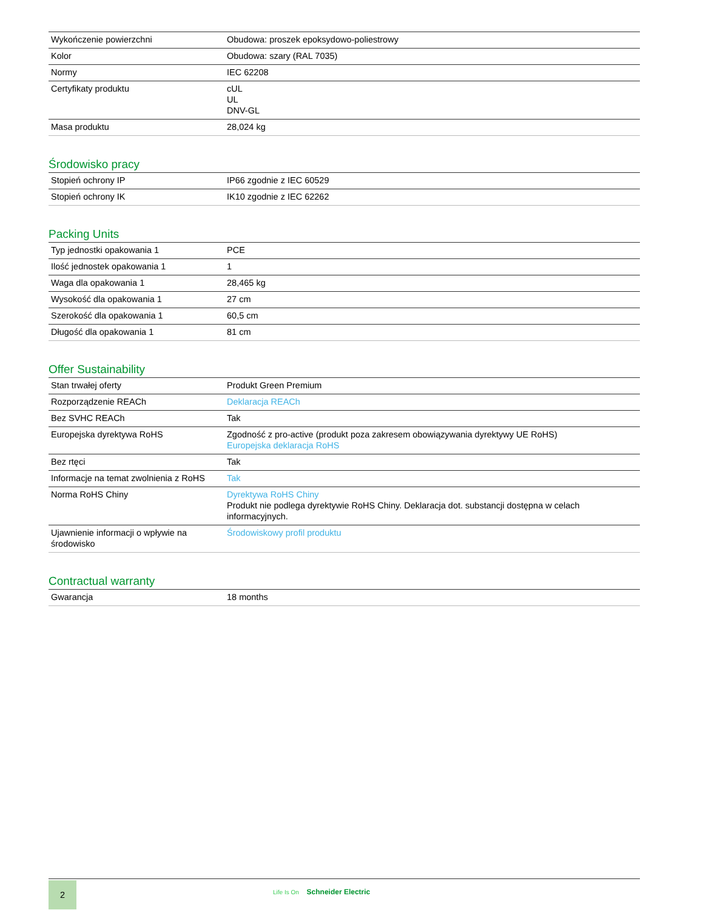| Wykończenie powierzchni | Obudowa: proszek epoksydowo-poliestrowy |
| Kolor | Obudowa: szary (RAL 7035) |
| Normy | IEC 62208 |
| Certyfikaty produktu | cUL UL DNV-GL |
| Masa produktu | 28,024 kg |
Środowisko pracy
| Stopień ochrony IP | IP66 zgodnie z IEC 60529 |
| Stopień ochrony IK | IK10 zgodnie z IEC 62262 |
Packing Units
| Typ jednostki opakowania 1 | PCE |
| Ilość jednostek opakowania 1 | 1 |
| Waga dla opakowania 1 | 28,465 kg |
| Wysokość dla opakowania 1 | 27 cm |
| Szerokość dla opakowania 1 | 60,5 cm |
| Długość dla opakowania 1 | 81 cm |
Offer Sustainability
| Stan trwałej oferty | Produkt Green Premium |
| Rozporządzenie REACh | Deklaracja REACh |
| Bez SVHC REACh | Tak |
| Europejska dyrektywa RoHS | Zgodność z pro-active (produkt poza zakresem obowiązywania dyrektywy UE RoHS) Europejska deklaracja RoHS |
| Bez rtęci | Tak |
| Informacje na temat zwolnienia z RoHS | Tak |
| Norma RoHS Chiny | Dyrektywa RoHS Chiny Produkt nie podlega dyrektywie RoHS Chiny. Deklaracja dot. substancji dostępna w celach informacyjnych. |
| Ujawnienie informacji o wpływie na środowisko | Środowiskowy profil produktu |
Contractual warranty
| Gwarancja | 18 months |
2
Life Is On Schneider Electric